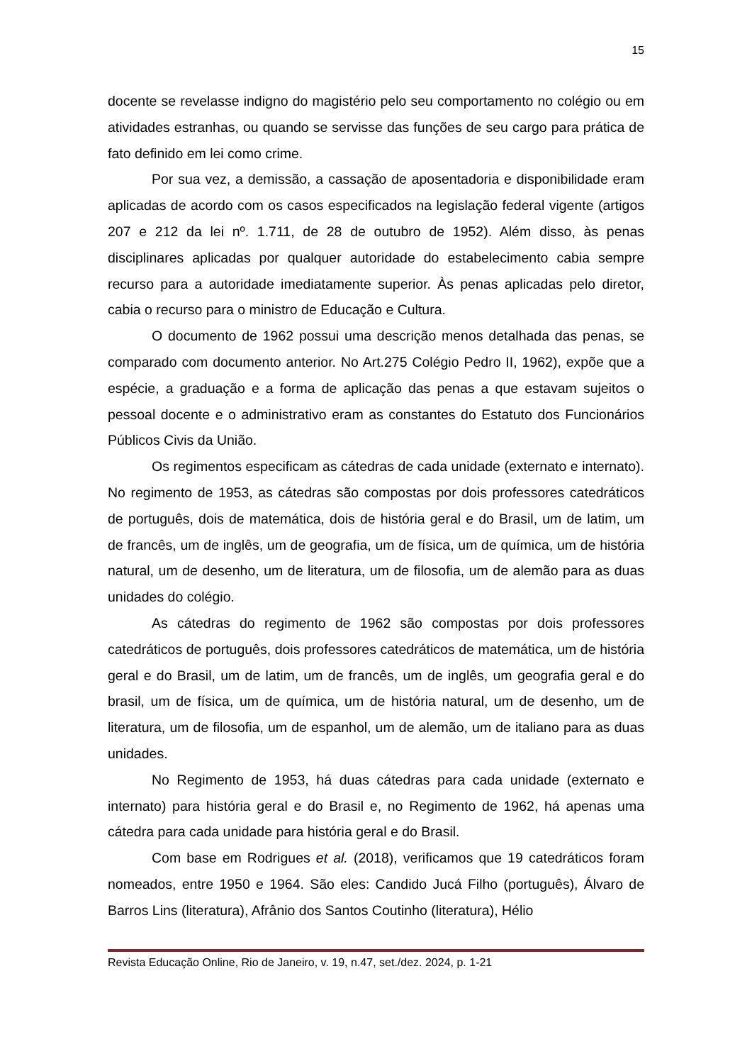15
docente se revelasse indigno do magistério pelo seu comportamento no colégio ou em atividades estranhas, ou quando se servisse das funções de seu cargo para prática de fato definido em lei como crime.
Por sua vez, a demissão, a cassação de aposentadoria e disponibilidade eram aplicadas de acordo com os casos especificados na legislação federal vigente (artigos 207 e 212 da lei nº. 1.711, de 28 de outubro de 1952). Além disso, às penas disciplinares aplicadas por qualquer autoridade do estabelecimento cabia sempre recurso para a autoridade imediatamente superior. Às penas aplicadas pelo diretor, cabia o recurso para o ministro de Educação e Cultura.
O documento de 1962 possui uma descrição menos detalhada das penas, se comparado com documento anterior. No Art.275 Colégio Pedro II, 1962), expõe que a espécie, a graduação e a forma de aplicação das penas a que estavam sujeitos o pessoal docente e o administrativo eram as constantes do Estatuto dos Funcionários Públicos Civis da União.
Os regimentos especificam as cátedras de cada unidade (externato e internato). No regimento de 1953, as cátedras são compostas por dois professores catedráticos de português, dois de matemática, dois de história geral e do Brasil, um de latim, um de francês, um de inglês, um de geografia, um de física, um de química, um de história natural, um de desenho, um de literatura, um de filosofia, um de alemão para as duas unidades do colégio.
As cátedras do regimento de 1962 são compostas por dois professores catedráticos de português, dois professores catedráticos de matemática, um de história geral e do Brasil, um de latim, um de francês, um de inglês, um geografia geral e do brasil, um de física, um de química, um de história natural, um de desenho, um de literatura, um de filosofia, um de espanhol, um de alemão, um de italiano para as duas unidades.
No Regimento de 1953, há duas cátedras para cada unidade (externato e internato) para história geral e do Brasil e, no Regimento de 1962, há apenas uma cátedra para cada unidade para história geral e do Brasil.
Com base em Rodrigues et al. (2018), verificamos que 19 catedráticos foram nomeados, entre 1950 e 1964. São eles: Candido Jucá Filho (português), Álvaro de Barros Lins (literatura), Afrânio dos Santos Coutinho (literatura), Hélio
Revista Educação Online, Rio de Janeiro, v. 19, n.47, set./dez. 2024, p. 1-21